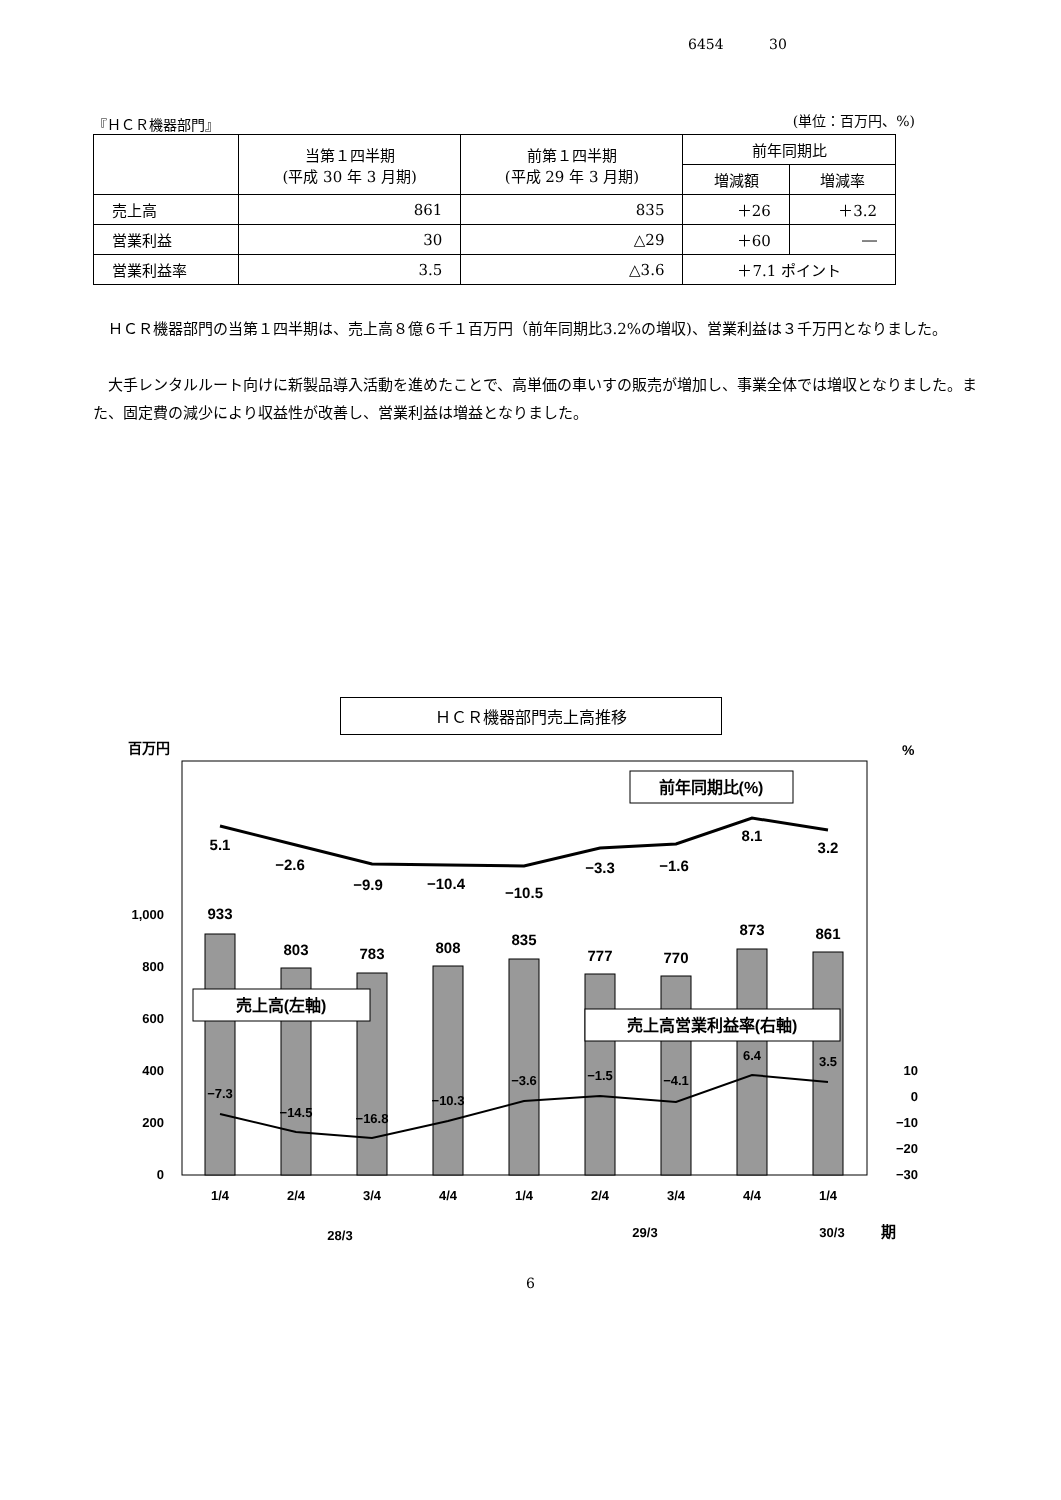6454 30
『ＨＣＲ機器部門』 (単位：百万円、%)
| | 当第１四半期 (平成 30 年 3 月期) | 前第１四半期 (平成 29 年 3 月期) | 前年同期比 | |
| --- | --- | --- | --- | --- |
| | | | 増減額 | 増減率 |
| 売上高 | 861 | 835 | ＋26 | ＋3.2 |
| 営業利益 | 30 | △29 | ＋60 | ― |
| 営業利益率 | 3.5 | △3.6 | ＋7.1 ポイント | |
ＨＣＲ機器部門の当第１四半期は、売上高８億６千１百万円（前年同期比3.2%の増収)、営業利益は３千万円となりました。
大手レンタルルート向けに新製品導入活動を進めたことで、高単価の車いすの販売が増加し、事業全体では増収となりました。また、固定費の減少により収益性が改善し、営業利益は増益となりました。
ＨＣＲ機器部門売上高推移
百万円
%
1,000
800
600
400
200
0
10
0
−10
−20
−30
933
803
783
808
835
777
770
873
861
5.1
−2.6
−9.9
−10.4
−10.5
−3.3
−1.6
8.1
3.2
−7.3
−14.5
−16.8
−10.3
−3.6
−1.5
−4.1
6.4
3.5
前年同期比(%)
売上高(左軸)
売上高営業利益率(右軸)
1/4
2/4
3/4
4/4
1/4
2/4
3/4
4/4
1/4
28/3
29/3
30/3
期
6